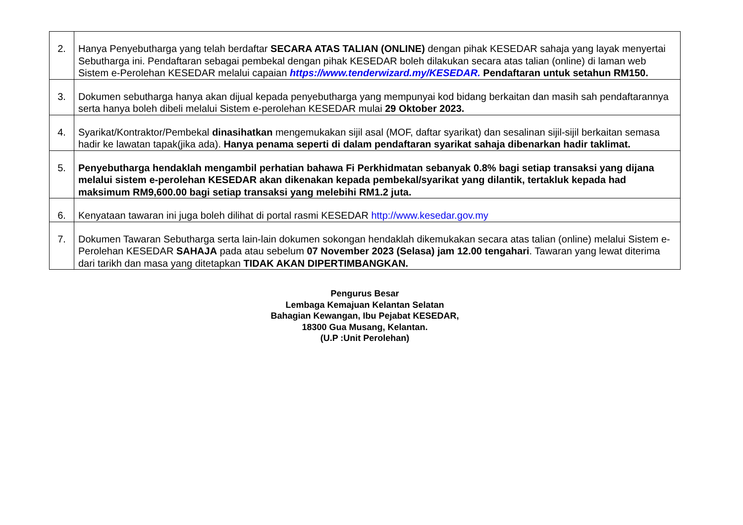| 2. | Hanya Penyebutharga yang telah berdaftar SECARA ATAS TALIAN (ONLINE) dengan pihak KESEDAR sahaja yang layak menyertai Sebutharga ini. Pendaftaran sebagai pembekal dengan pihak KESEDAR boleh dilakukan secara atas talian (online) di laman web Sistem e-Perolehan KESEDAR melalui capaian https://www.tenderwizard.my/KESEDAR. Pendaftaran untuk setahun RM150. |
| 3. | Dokumen sebutharga hanya akan dijual kepada penyebutharga yang mempunyai kod bidang berkaitan dan masih sah pendaftarannya serta hanya boleh dibeli melalui Sistem e-perolehan KESEDAR mulai 29 Oktober 2023. |
| 4. | Syarikat/Kontraktor/Pembekal dinasihatkan mengemukakan sijil asal (MOF, daftar syarikat) dan sesalinan sijil-sijil berkaitan semasa hadir ke lawatan tapak(jika ada). Hanya penama seperti di dalam pendaftaran syarikat sahaja dibenarkan hadir taklimat. |
| 5. | Penyebutharga hendaklah mengambil perhatian bahawa Fi Perkhidmatan sebanyak 0.8% bagi setiap transaksi yang dijana melalui sistem e-perolehan KESEDAR akan dikenakan kepada pembekal/syarikat yang dilantik, tertakluk kepada had maksimum RM9,600.00 bagi setiap transaksi yang melebihi RM1.2 juta. |
| 6. | Kenyataan tawaran ini juga boleh dilihat di portal rasmi KESEDAR http://www.kesedar.gov.my |
| 7. | Dokumen Tawaran Sebutharga serta lain-lain dokumen sokongan hendaklah dikemukakan secara atas talian (online) melalui Sistem e-Perolehan KESEDAR SAHAJA pada atau sebelum 07 November 2023 (Selasa) jam 12.00 tengahari . Tawaran yang lewat diterima dari tarikh dan masa yang ditetapkan TIDAK AKAN DIPERTIMBANGKAN. |
Pengurus Besar
Lembaga Kemajuan Kelantan Selatan
Bahagian Kewangan, Ibu Pejabat KESEDAR,
18300 Gua Musang, Kelantan.
(U.P :Unit Perolehan)